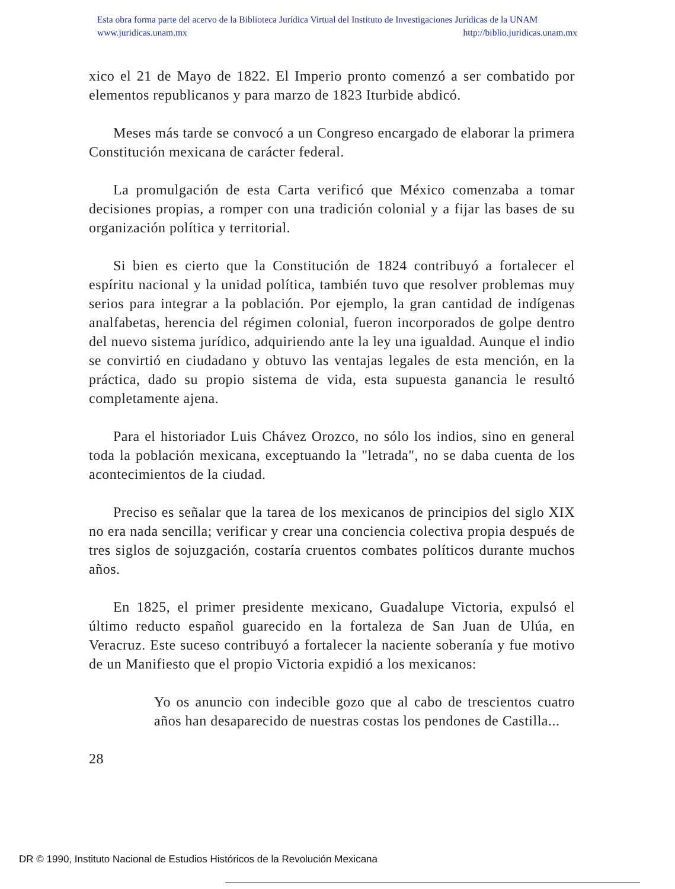Esta obra forma parte del acervo de la Biblioteca Jurídica Virtual del Instituto de Investigaciones Jurídicas de la UNAM
www.juridicas.unam.mx http://biblio.juridicas.unam.mx
xico el 21 de Mayo de 1822. El Imperio pronto comenzó a ser combatido por elementos republicanos y para marzo de 1823 Iturbide abdicó.
Meses más tarde se convocó a un Congreso encargado de elaborar la primera Constitución mexicana de carácter federal.
La promulgación de esta Carta verificó que México comenzaba a tomar decisiones propias, a romper con una tradición colonial y a fijar las bases de su organización política y territorial.
Si bien es cierto que la Constitución de 1824 contribuyó a fortalecer el espíritu nacional y la unidad política, también tuvo que resolver problemas muy serios para integrar a la población. Por ejemplo, la gran cantidad de indígenas analfabetas, herencia del régimen colonial, fueron incorporados de golpe dentro del nuevo sistema jurídico, adquiriendo ante la ley una igualdad. Aunque el indio se convirtió en ciudadano y obtuvo las ventajas legales de esta mención, en la práctica, dado su propio sistema de vida, esta supuesta ganancia le resultó completamente ajena.
Para el historiador Luis Chávez Orozco, no sólo los indios, sino en general toda la población mexicana, exceptuando la "letrada", no se daba cuenta de los acontecimientos de la ciudad.
Preciso es señalar que la tarea de los mexicanos de principios del siglo XIX no era nada sencilla; verificar y crear una conciencia colectiva propia después de tres siglos de sojuzgación, costaría cruentos combates políticos durante muchos años.
En 1825, el primer presidente mexicano, Guadalupe Victoria, expulsó el último reducto español guarecido en la fortaleza de San Juan de Ulúa, en Veracruz. Este suceso contribuyó a fortalecer la naciente soberanía y fue motivo de un Manifiesto que el propio Victoria expidió a los mexicanos:
Yo os anuncio con indecible gozo que al cabo de trescientos cuatro años han desaparecido de nuestras costas los pendones de Castilla...
28
DR © 1990, Instituto Nacional de Estudios Históricos de la Revolución Mexicana